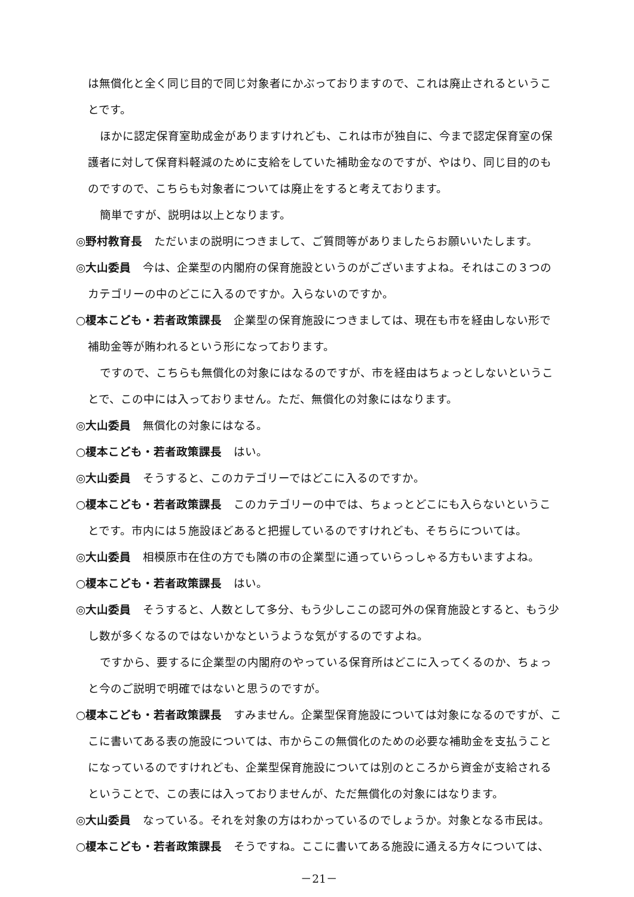は無償化と全く同じ目的で同じ対象者にかぶっておりますので、これは廃止されるということです。
ほかに認定保育室助成金がありますけれども、これは市が独自に、今まで認定保育室の保護者に対して保育料軽減のために支給をしていた補助金なのですが、やはり、同じ目的のものですので、こちらも対象者については廃止をすると考えております。
簡単ですが、説明は以上となります。
◎野村教育長 ただいまの説明につきまして、ご質問等がありましたらお願いいたします。
◎大山委員 今は、企業型の内閣府の保育施設というのがございますよね。それはこの３つのカテゴリーの中のどこに入るのですか。入らないのですか。
○榎本こども・若者政策課長 企業型の保育施設につきましては、現在も市を経由しない形で補助金等が賄われるという形になっております。
ですので、こちらも無償化の対象にはなるのですが、市を経由はちょっとしないということで、この中には入っておりません。ただ、無償化の対象にはなります。
◎大山委員 無償化の対象にはなる。
○榎本こども・若者政策課長 はい。
◎大山委員 そうすると、このカテゴリーではどこに入るのですか。
○榎本こども・若者政策課長 このカテゴリーの中では、ちょっとどこにも入らないということです。市内には５施設ほどあると把握しているのですけれども、そちらについては。
◎大山委員 相模原市在住の方でも隣の市の企業型に通っていらっしゃる方もいますよね。
○榎本こども・若者政策課長 はい。
◎大山委員 そうすると、人数として多分、もう少しここの認可外の保育施設とすると、もう少し数が多くなるのではないかなというような気がするのですよね。
ですから、要するに企業型の内閣府のやっている保育所はどこに入ってくるのか、ちょっと今のご説明で明確ではないと思うのですが。
○榎本こども・若者政策課長 すみません。企業型保育施設については対象になるのですが、ここに書いてある表の施設については、市からこの無償化のための必要な補助金を支払うことになっているのですけれども、企業型保育施設については別のところから資金が支給されるということで、この表には入っておりませんが、ただ無償化の対象にはなります。
◎大山委員 なっている。それを対象の方はわかっているのでしょうか。対象となる市民は。
○榎本こども・若者政策課長 そうですね。ここに書いてある施設に通える方々については、
－21－